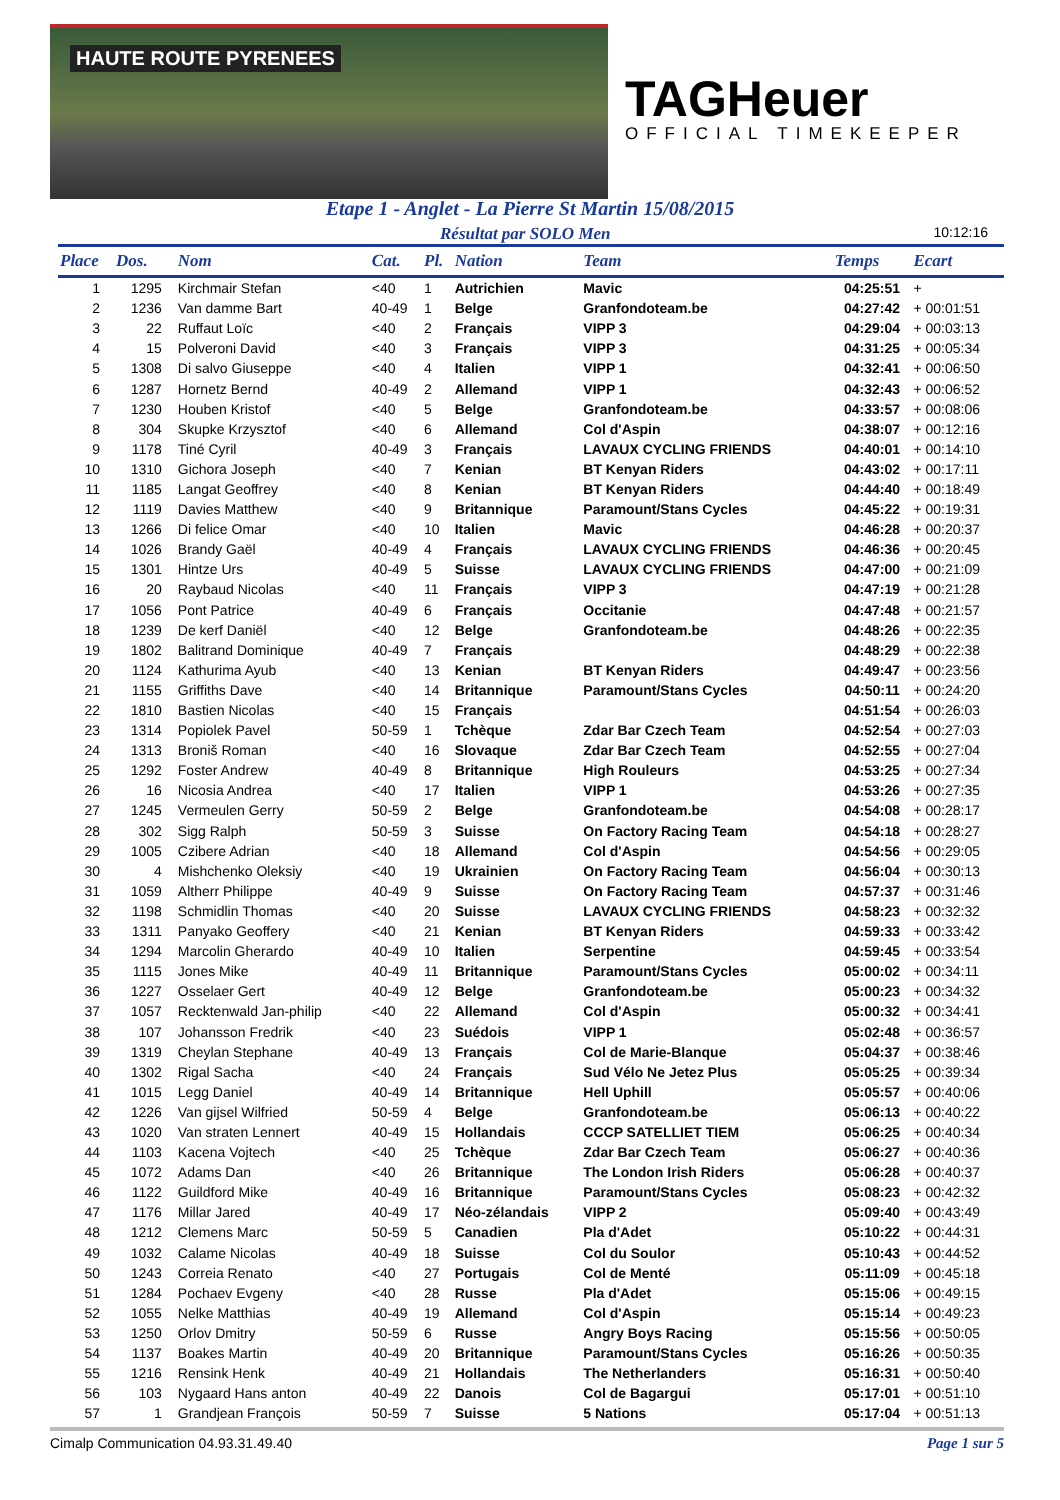HAUTE ROUTE PYRENEES
TAGHeuer
OFFICIAL TIMEKEEPER
Etape 1 - Anglet - La Pierre St Martin 15/08/2015
Résultat par SOLO Men 10:12:16
| Place | Dos. | Nom | Cat. | Pl. | Nation | Team | Temps | Ecart |
| --- | --- | --- | --- | --- | --- | --- | --- | --- |
| 1 | 1295 | Kirchmair Stefan | <40 | 1 | Autrichien | Mavic | 04:25:51 | + |
| 2 | 1236 | Van damme Bart | 40-49 | 1 | Belge | Granfondoteam.be | 04:27:42 | + 00:01:51 |
| 3 | 22 | Ruffaut Loïc | <40 | 2 | Français | VIPP 3 | 04:29:04 | + 00:03:13 |
| 4 | 15 | Polveroni David | <40 | 3 | Français | VIPP 3 | 04:31:25 | + 00:05:34 |
| 5 | 1308 | Di salvo Giuseppe | <40 | 4 | Italien | VIPP 1 | 04:32:41 | + 00:06:50 |
| 6 | 1287 | Hornetz Bernd | 40-49 | 2 | Allemand | VIPP 1 | 04:32:43 | + 00:06:52 |
| 7 | 1230 | Houben Kristof | <40 | 5 | Belge | Granfondoteam.be | 04:33:57 | + 00:08:06 |
| 8 | 304 | Skupke Krzysztof | <40 | 6 | Allemand | Col d'Aspin | 04:38:07 | + 00:12:16 |
| 9 | 1178 | Tiné Cyril | 40-49 | 3 | Français | LAVAUX CYCLING FRIENDS | 04:40:01 | + 00:14:10 |
| 10 | 1310 | Gichora Joseph | <40 | 7 | Kenian | BT Kenyan Riders | 04:43:02 | + 00:17:11 |
| 11 | 1185 | Langat Geoffrey | <40 | 8 | Kenian | BT Kenyan Riders | 04:44:40 | + 00:18:49 |
| 12 | 1119 | Davies Matthew | <40 | 9 | Britannique | Paramount/Stans Cycles | 04:45:22 | + 00:19:31 |
| 13 | 1266 | Di felice Omar | <40 | 10 | Italien | Mavic | 04:46:28 | + 00:20:37 |
| 14 | 1026 | Brandy Gaël | 40-49 | 4 | Français | LAVAUX CYCLING FRIENDS | 04:46:36 | + 00:20:45 |
| 15 | 1301 | Hintze Urs | 40-49 | 5 | Suisse | LAVAUX CYCLING FRIENDS | 04:47:00 | + 00:21:09 |
| 16 | 20 | Raybaud Nicolas | <40 | 11 | Français | VIPP 3 | 04:47:19 | + 00:21:28 |
| 17 | 1056 | Pont Patrice | 40-49 | 6 | Français | Occitanie | 04:47:48 | + 00:21:57 |
| 18 | 1239 | De kerf Daniël | <40 | 12 | Belge | Granfondoteam.be | 04:48:26 | + 00:22:35 |
| 19 | 1802 | Balitrand Dominique | 40-49 | 7 | Français | | 04:48:29 | + 00:22:38 |
| 20 | 1124 | Kathurima Ayub | <40 | 13 | Kenian | BT Kenyan Riders | 04:49:47 | + 00:23:56 |
| 21 | 1155 | Griffiths Dave | <40 | 14 | Britannique | Paramount/Stans Cycles | 04:50:11 | + 00:24:20 |
| 22 | 1810 | Bastien Nicolas | <40 | 15 | Français | | 04:51:54 | + 00:26:03 |
| 23 | 1314 | Popiolek Pavel | 50-59 | 1 | Tchèque | Zdar Bar Czech Team | 04:52:54 | + 00:27:03 |
| 24 | 1313 | Broniš Roman | <40 | 16 | Slovaque | Zdar Bar Czech Team | 04:52:55 | + 00:27:04 |
| 25 | 1292 | Foster Andrew | 40-49 | 8 | Britannique | High Rouleurs | 04:53:25 | + 00:27:34 |
| 26 | 16 | Nicosia Andrea | <40 | 17 | Italien | VIPP 1 | 04:53:26 | + 00:27:35 |
| 27 | 1245 | Vermeulen Gerry | 50-59 | 2 | Belge | Granfondoteam.be | 04:54:08 | + 00:28:17 |
| 28 | 302 | Sigg Ralph | 50-59 | 3 | Suisse | On Factory Racing Team | 04:54:18 | + 00:28:27 |
| 29 | 1005 | Czibere Adrian | <40 | 18 | Allemand | Col d'Aspin | 04:54:56 | + 00:29:05 |
| 30 | 4 | Mishchenko Oleksiy | <40 | 19 | Ukrainien | On Factory Racing Team | 04:56:04 | + 00:30:13 |
| 31 | 1059 | Altherr Philippe | 40-49 | 9 | Suisse | On Factory Racing Team | 04:57:37 | + 00:31:46 |
| 32 | 1198 | Schmidlin Thomas | <40 | 20 | Suisse | LAVAUX CYCLING FRIENDS | 04:58:23 | + 00:32:32 |
| 33 | 1311 | Panyako Geoffery | <40 | 21 | Kenian | BT Kenyan Riders | 04:59:33 | + 00:33:42 |
| 34 | 1294 | Marcolin Gherardo | 40-49 | 10 | Italien | Serpentine | 04:59:45 | + 00:33:54 |
| 35 | 1115 | Jones Mike | 40-49 | 11 | Britannique | Paramount/Stans Cycles | 05:00:02 | + 00:34:11 |
| 36 | 1227 | Osselaer Gert | 40-49 | 12 | Belge | Granfondoteam.be | 05:00:23 | + 00:34:32 |
| 37 | 1057 | Recktenwald Jan-philip | <40 | 22 | Allemand | Col d'Aspin | 05:00:32 | + 00:34:41 |
| 38 | 107 | Johansson Fredrik | <40 | 23 | Suédois | VIPP 1 | 05:02:48 | + 00:36:57 |
| 39 | 1319 | Cheylan Stephane | 40-49 | 13 | Français | Col de Marie-Blanque | 05:04:37 | + 00:38:46 |
| 40 | 1302 | Rigal Sacha | <40 | 24 | Français | Sud Vélo Ne Jetez Plus | 05:05:25 | + 00:39:34 |
| 41 | 1015 | Legg Daniel | 40-49 | 14 | Britannique | Hell Uphill | 05:05:57 | + 00:40:06 |
| 42 | 1226 | Van gijsel Wilfried | 50-59 | 4 | Belge | Granfondoteam.be | 05:06:13 | + 00:40:22 |
| 43 | 1020 | Van straten Lennert | 40-49 | 15 | Hollandais | CCCP SATELLIET TIEM | 05:06:25 | + 00:40:34 |
| 44 | 1103 | Kacena Vojtech | <40 | 25 | Tchèque | Zdar Bar Czech Team | 05:06:27 | + 00:40:36 |
| 45 | 1072 | Adams Dan | <40 | 26 | Britannique | The London Irish Riders | 05:06:28 | + 00:40:37 |
| 46 | 1122 | Guildford Mike | 40-49 | 16 | Britannique | Paramount/Stans Cycles | 05:08:23 | + 00:42:32 |
| 47 | 1176 | Millar Jared | 40-49 | 17 | Néo-zélandais | VIPP 2 | 05:09:40 | + 00:43:49 |
| 48 | 1212 | Clemens Marc | 50-59 | 5 | Canadien | Pla d'Adet | 05:10:22 | + 00:44:31 |
| 49 | 1032 | Calame Nicolas | 40-49 | 18 | Suisse | Col du Soulor | 05:10:43 | + 00:44:52 |
| 50 | 1243 | Correia Renato | <40 | 27 | Portugais | Col de Menté | 05:11:09 | + 00:45:18 |
| 51 | 1284 | Pochaev Evgeny | <40 | 28 | Russe | Pla d'Adet | 05:15:06 | + 00:49:15 |
| 52 | 1055 | Nelke Matthias | 40-49 | 19 | Allemand | Col d'Aspin | 05:15:14 | + 00:49:23 |
| 53 | 1250 | Orlov Dmitry | 50-59 | 6 | Russe | Angry Boys Racing | 05:15:56 | + 00:50:05 |
| 54 | 1137 | Boakes Martin | 40-49 | 20 | Britannique | Paramount/Stans Cycles | 05:16:26 | + 00:50:35 |
| 55 | 1216 | Rensink Henk | 40-49 | 21 | Hollandais | The Netherlanders | 05:16:31 | + 00:50:40 |
| 56 | 103 | Nygaard Hans anton | 40-49 | 22 | Danois | Col de Bagargui | 05:17:01 | + 00:51:10 |
| 57 | 1 | Grandjean François | 50-59 | 7 | Suisse | 5 Nations | 05:17:04 | + 00:51:13 |
Cimalp Communication 04.93.31.49.40 Page 1 sur 5